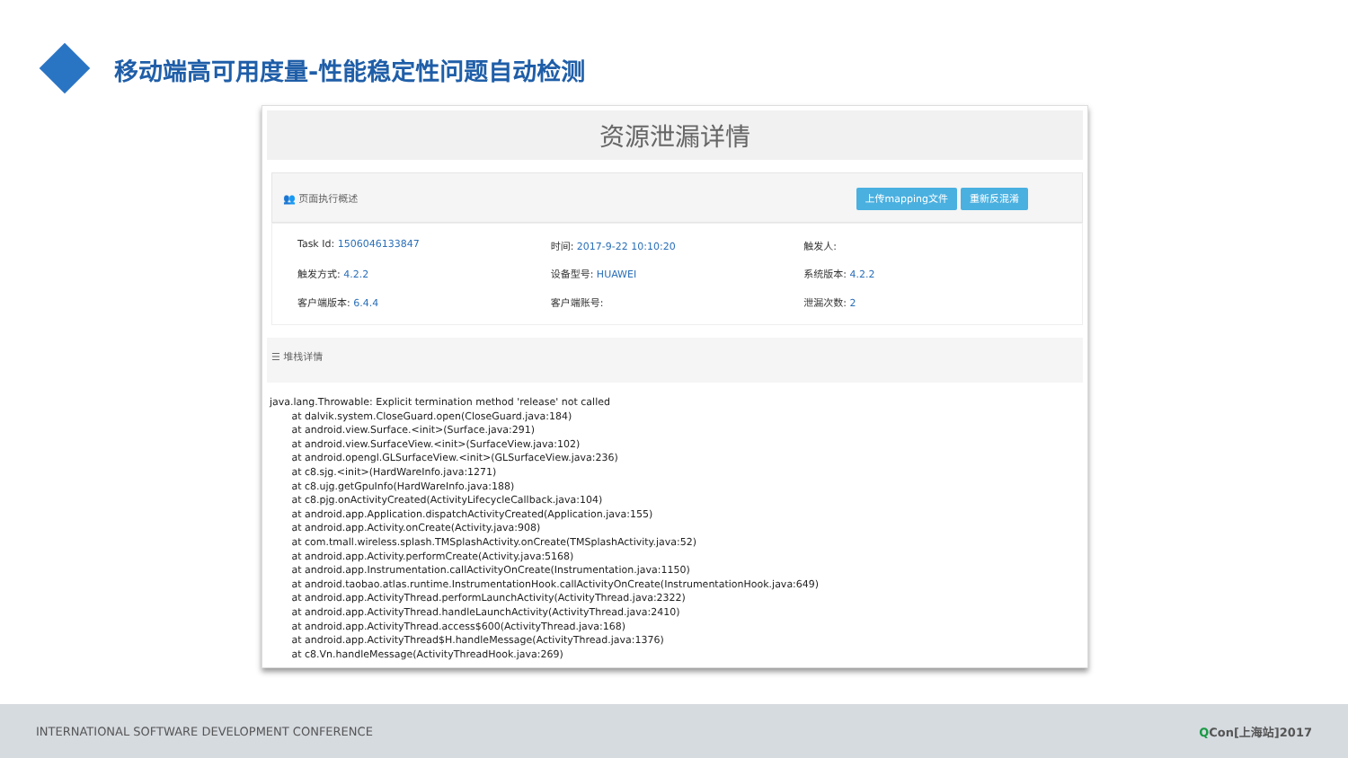移动端高可用度量-性能稳定性问题自动检测
资源泄漏详情
👥 页面执行概述 上传mapping文件 重新反混淆
Task Id: 1506046133847
时间: 2017-9-22 10:10:20
触发人:
触发方式: 4.2.2
设备型号: HUAWEI
系统版本: 4.2.2
客户端版本: 6.4.4
客户端账号:
泄漏次数: 2
☰ 堆栈详情
java.lang.Throwable: Explicit termination method 'release' not called
       at dalvik.system.CloseGuard.open(CloseGuard.java:184)
       at android.view.Surface.<init>(Surface.java:291)
       at android.view.SurfaceView.<init>(SurfaceView.java:102)
       at android.opengl.GLSurfaceView.<init>(GLSurfaceView.java:236)
       at c8.sjg.<init>(HardWareInfo.java:1271)
       at c8.ujg.getGpuInfo(HardWareInfo.java:188)
       at c8.pjg.onActivityCreated(ActivityLifecycleCallback.java:104)
       at android.app.Application.dispatchActivityCreated(Application.java:155)
       at android.app.Activity.onCreate(Activity.java:908)
       at com.tmall.wireless.splash.TMSplashActivity.onCreate(TMSplashActivity.java:52)
       at android.app.Activity.performCreate(Activity.java:5168)
       at android.app.Instrumentation.callActivityOnCreate(Instrumentation.java:1150)
       at android.taobao.atlas.runtime.InstrumentationHook.callActivityOnCreate(InstrumentationHook.java:649)
       at android.app.ActivityThread.performLaunchActivity(ActivityThread.java:2322)
       at android.app.ActivityThread.handleLaunchActivity(ActivityThread.java:2410)
       at android.app.ActivityThread.access$600(ActivityThread.java:168)
       at android.app.ActivityThread$H.handleMessage(ActivityThread.java:1376)
       at c8.Vn.handleMessage(ActivityThreadHook.java:269)
INTERNATIONAL SOFTWARE DEVELOPMENT CONFERENCE QCon[上海站]2017